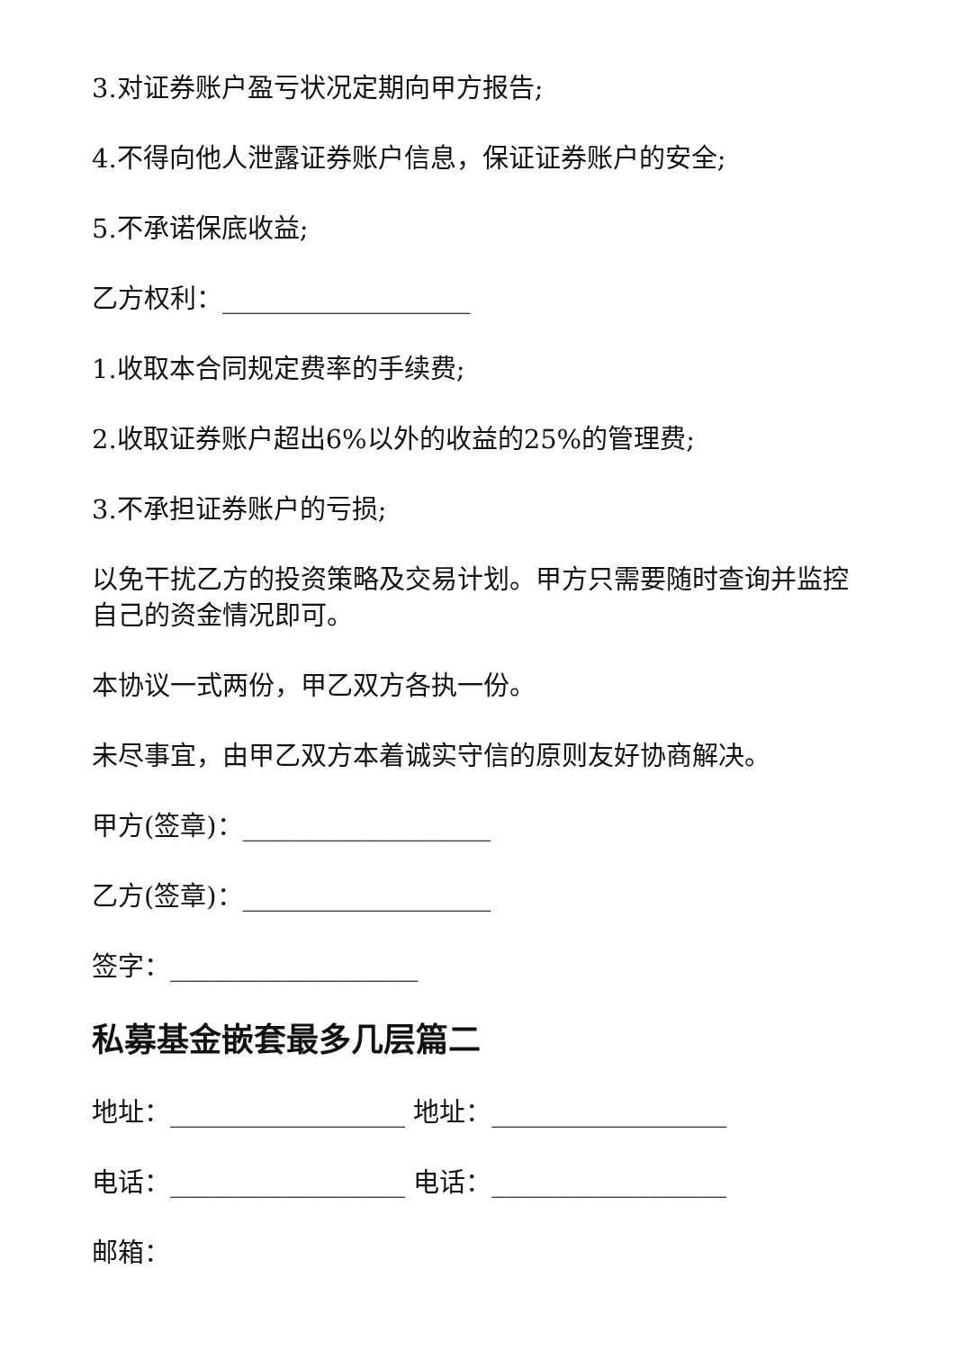3.对证券账户盈亏状况定期向甲方报告;
4.不得向他人泄露证券账户信息，保证证券账户的安全;
5.不承诺保底收益;
乙方权利：___________________
1.收取本合同规定费率的手续费;
2.收取证券账户超出6%以外的收益的25%的管理费;
3.不承担证券账户的亏损;
以免干扰乙方的投资策略及交易计划。甲方只需要随时查询并监控自己的资金情况即可。
本协议一式两份，甲乙双方各执一份。
未尽事宜，由甲乙双方本着诚实守信的原则友好协商解决。
甲方(签章)：___________________
乙方(签章)：___________________
签字：___________________
私募基金嵌套最多几层篇二
地址：__________________ 地址：__________________
电话：__________________ 电话：__________________
邮箱：